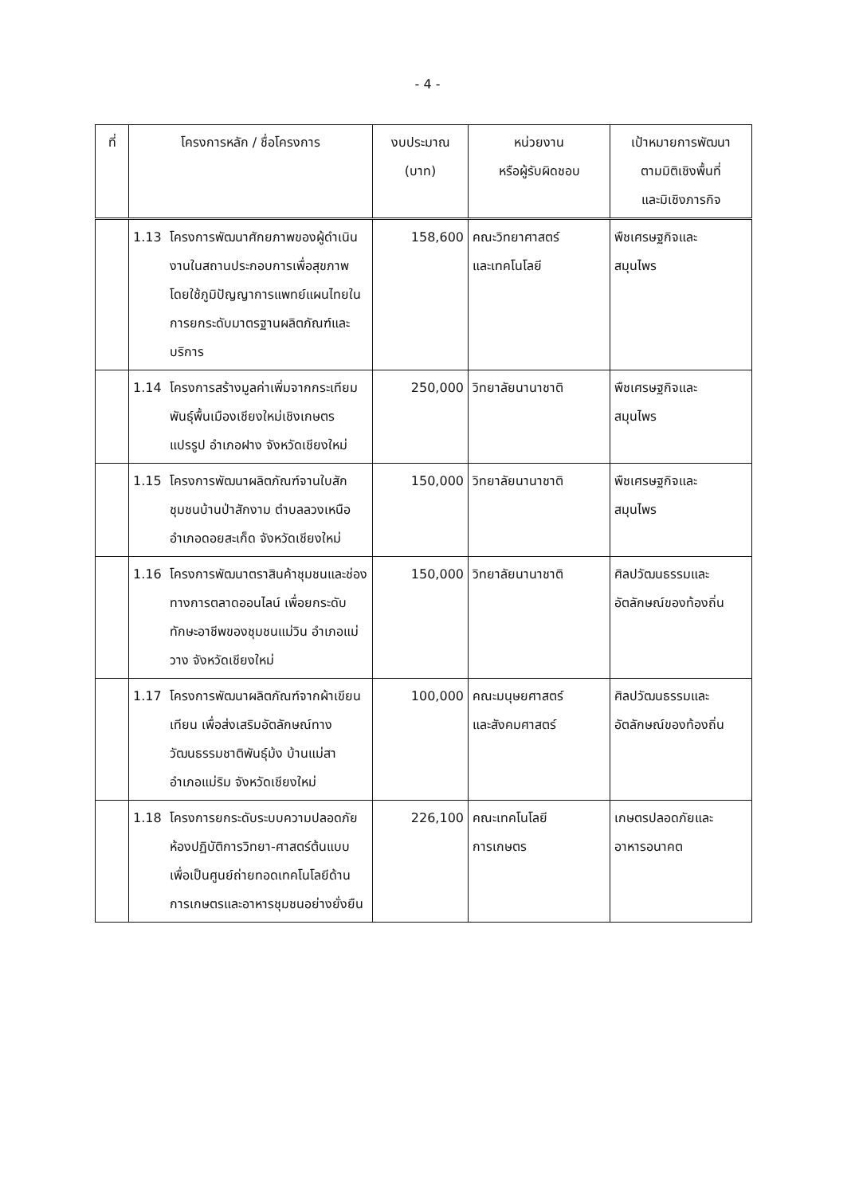- 4 -
| ที่ | โครงการหลัก / ชื่อโครงการ | งบประมาณ (บาท) | หน่วยงาน หรือผู้รับผิดชอบ | เป้าหมายการพัฒนา ตามมิติเชิงพื้นที่ และมิเชิงภารกิจ |
| --- | --- | --- | --- | --- |
| | 1.13 โครงการพัฒนาศักยภาพของผู้ดำเนินงานในสถานประกอบการเพื่อสุขภาพโดยใช้ภูมิปัญญาการแพทย์แผนไทยในการยกระดับมาตรฐานผลิตภัณฑ์และบริการ | 158,600 | คณะวิทยาศาสตร์ และเทคโนโลยี | พืชเศรษฐกิจและ สมุนไพร |
| | 1.14 โครงการสร้างมูลค่าเพิ่มจากกระเทียมพันธุ์พื้นเมืองเชียงใหม่เชิงเกษตรแปรรูป อำเภอฝาง จังหวัดเชียงใหม่ | 250,000 | วิทยาลัยนานาชาติ | พืชเศรษฐกิจและ สมุนไพร |
| | 1.15 โครงการพัฒนาผลิตภัณฑ์จานใบสัก ชุมชนบ้านป่าสักงาม ตำบลลวงเหนือ อำเภอดอยสะเก็ด จังหวัดเชียงใหม่ | 150,000 | วิทยาลัยนานาชาติ | พืชเศรษฐกิจและ สมุนไพร |
| | 1.16 โครงการพัฒนาตราสินค้าชุมชนและช่องทางการตลาดออนไลน์ เพื่อยกระดับทักษะอาชีพของชุมชนแม่วิน อำเภอแม่วาง จังหวัดเชียงใหม่ | 150,000 | วิทยาลัยนานาชาติ | ศิลปวัฒนธรรมและ อัตลักษณ์ของท้องถิ่น |
| | 1.17 โครงการพัฒนาผลิตภัณฑ์จากผ้าเขียนเทียน เพื่อส่งเสริมอัตลักษณ์ทางวัฒนธรรมชาติพันธุ์ม้ง บ้านแม่สา อำเภอแม่ริม จังหวัดเชียงใหม่ | 100,000 | คณะมนุษยศาสตร์ และสังคมศาสตร์ | ศิลปวัฒนธรรมและ อัตลักษณ์ของท้องถิ่น |
| | 1.18 โครงการยกระดับระบบความปลอดภัยห้องปฏิบัติการวิทยา-ศาสตร์ต้นแบบ เพื่อเป็นศูนย์ถ่ายทอดเทคโนโลยีด้านการเกษตรและอาหารชุมชนอย่างยั่งยืน | 226,100 | คณะเทคโนโลยี การเกษตร | เกษตรปลอดภัยและ อาหารอนาคต |